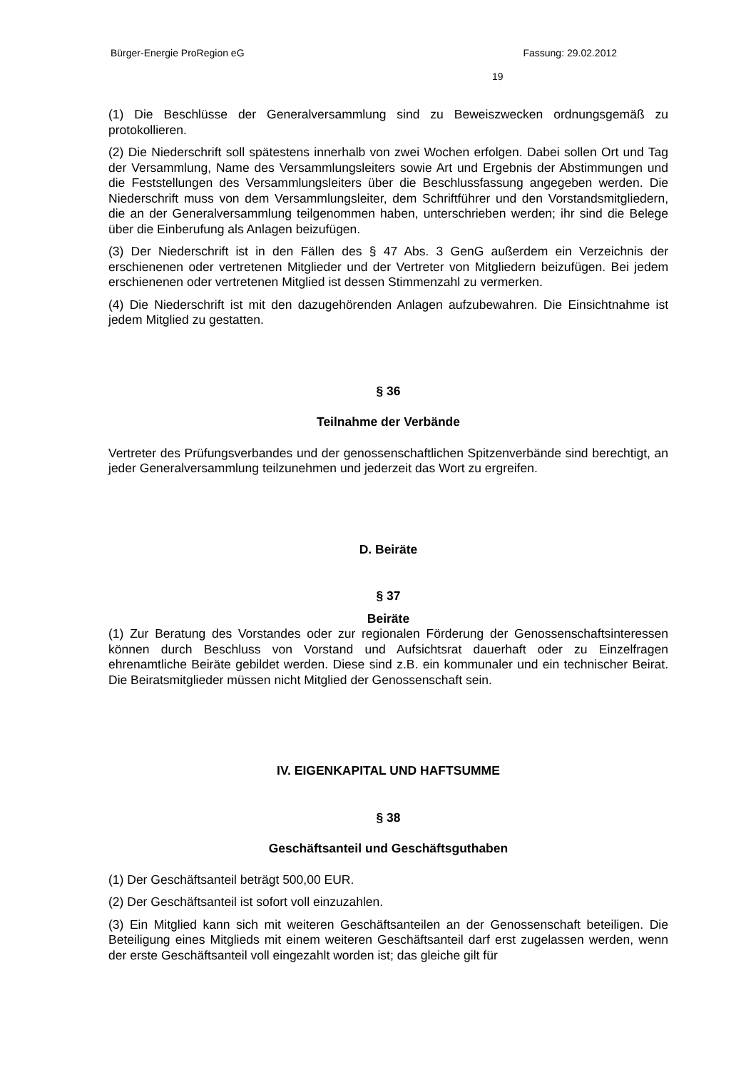Bürger-Energie ProRegion eG Fassung: 29.02.2012
19
(1) Die Beschlüsse der Generalversammlung sind zu Beweiszwecken ordnungsgemäß zu protokollieren.
(2) Die Niederschrift soll spätestens innerhalb von zwei Wochen erfolgen. Dabei sollen Ort und Tag der Versammlung, Name des Versammlungsleiters sowie Art und Ergebnis der Abstimmungen und die Feststellungen des Versammlungsleiters über die Beschlussfassung angegeben werden. Die Niederschrift muss von dem Versammlungsleiter, dem Schriftführer und den Vorstandsmitgliedern, die an der Generalversammlung teilgenommen haben, unterschrieben werden; ihr sind die Belege über die Einberufung als Anlagen beizufügen.
(3) Der Niederschrift ist in den Fällen des § 47 Abs. 3 GenG außerdem ein Verzeichnis der erschienenen oder vertretenen Mitglieder und der Vertreter von Mitgliedern beizufügen. Bei jedem erschienenen oder vertretenen Mitglied ist dessen Stimmenzahl zu vermerken.
(4) Die Niederschrift ist mit den dazugehörenden Anlagen aufzubewahren. Die Einsichtnahme ist jedem Mitglied zu gestatten.
§ 36
Teilnahme der Verbände
Vertreter des Prüfungsverbandes und der genossenschaftlichen Spitzenverbände sind berechtigt, an jeder Generalversammlung teilzunehmen und jederzeit das Wort zu ergreifen.
D. Beiräte
§ 37
Beiräte
(1) Zur Beratung des Vorstandes oder zur regionalen Förderung der Genossenschaftsinteressen können durch Beschluss von Vorstand und Aufsichtsrat dauerhaft oder zu Einzelfragen ehrenamtliche Beiräte gebildet werden. Diese sind z.B. ein kommunaler und ein technischer Beirat. Die Beiratsmitglieder müssen nicht Mitglied der Genossenschaft sein.
IV. EIGENKAPITAL UND HAFTSUMME
§ 38
Geschäftsanteil und Geschäftsguthaben
(1) Der Geschäftsanteil beträgt 500,00 EUR.
(2) Der Geschäftsanteil ist sofort voll einzuzahlen.
(3) Ein Mitglied kann sich mit weiteren Geschäftsanteilen an der Genossenschaft beteiligen. Die Beteiligung eines Mitglieds mit einem weiteren Geschäftsanteil darf erst zugelassen werden, wenn der erste Geschäftsanteil voll eingezahlt worden ist; das gleiche gilt für